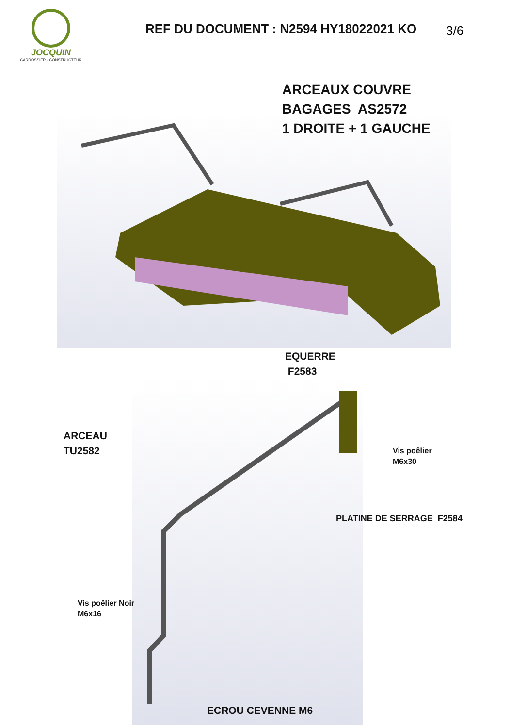JOCQUIN
CARROSSIER - CONSTRUCTEUR
REF DU DOCUMENT : N2594 HY18022021 KO
3/6
ARCEAUX COUVRE
BAGAGES AS2572
1 DROITE + 1 GAUCHE
EQUERRE
F2583
ARCEAU
TU2582
Vis poêlier
M6x30
PLATINE DE SERRAGE F2584
Vis poêlier Noir
M6x16
ECROU CEVENNE M6